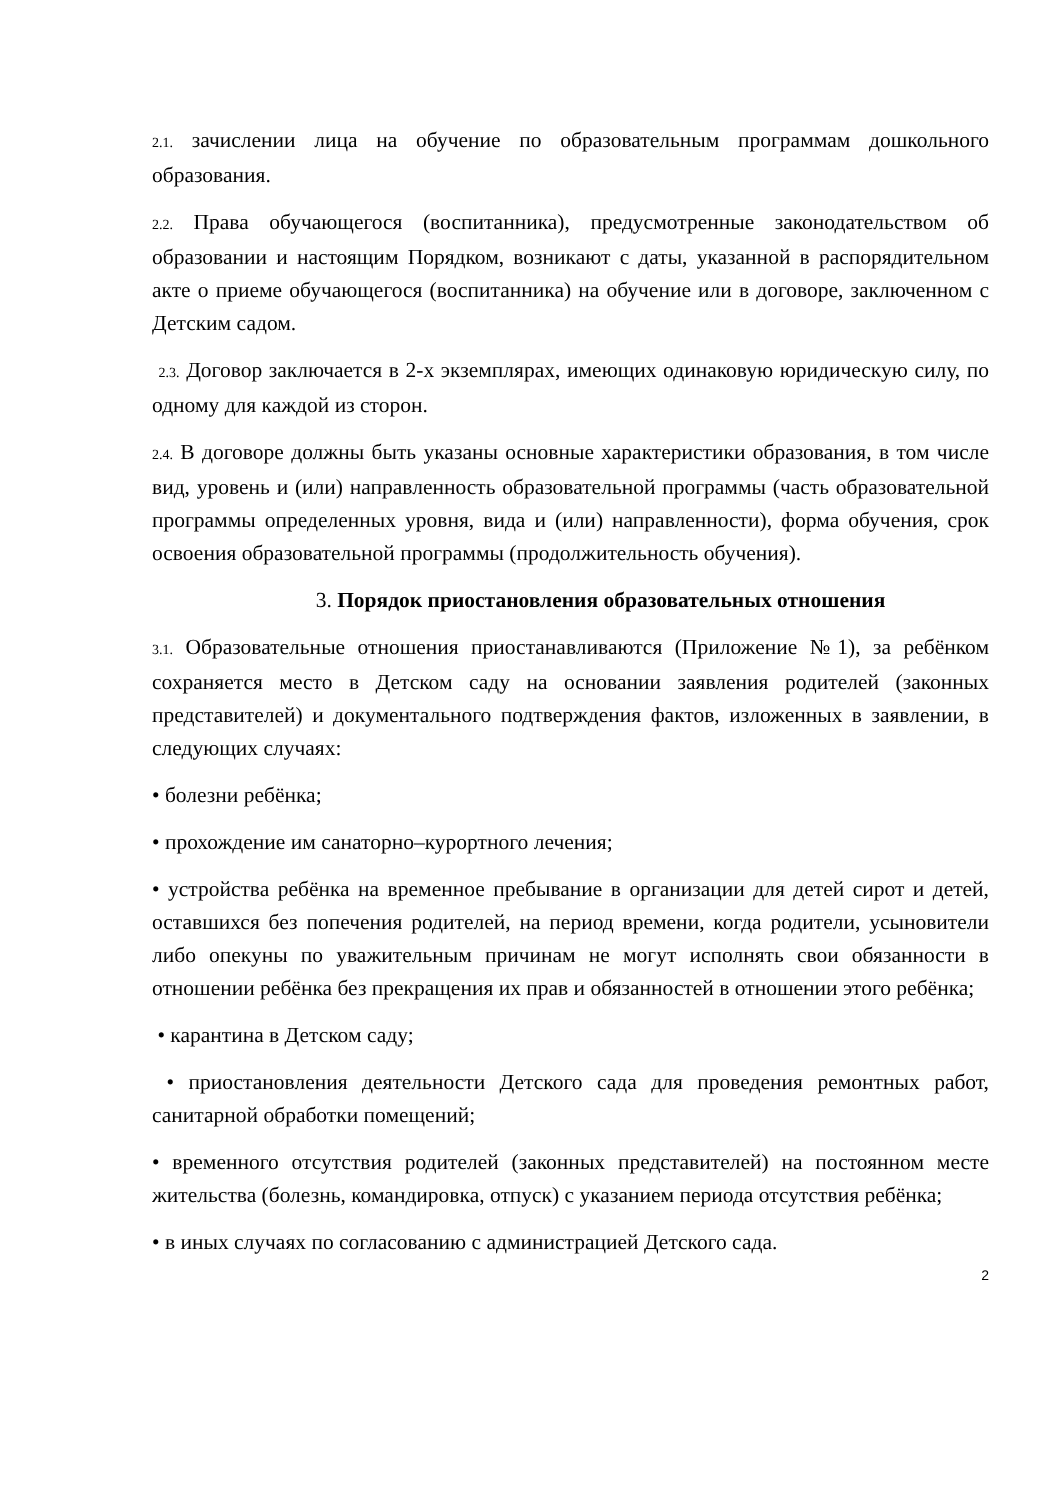2.1. зачислении лица на обучение по образовательным программам дошкольного образования.
2.2. Права обучающегося (воспитанника), предусмотренные законодательством об образовании и настоящим Порядком, возникают с даты, указанной в распорядительном акте о приеме обучающегося (воспитанника) на обучение или в договоре, заключенном с Детским садом.
2.3. Договор заключается в 2-х экземплярах, имеющих одинаковую юридическую силу, по одному для каждой из сторон.
2.4. В договоре должны быть указаны основные характеристики образования, в том числе вид, уровень и (или) направленность образовательной программы (часть образовательной программы определенных уровня, вида и (или) направленности), форма обучения, срок освоения образовательной программы (продолжительность обучения).
3. Порядок приостановления образовательных отношения
3.1. Образовательные отношения приостанавливаются (Приложение №1), за ребёнком сохраняется место в Детском саду на основании заявления родителей (законных представителей) и документального подтверждения фактов, изложенных в заявлении, в следующих случаях:
• болезни ребёнка;
• прохождение им санаторно–курортного лечения;
• устройства ребёнка на временное пребывание в организации для детей сирот и детей, оставшихся без попечения родителей, на период времени, когда родители, усыновители либо опекуны по уважительным причинам не могут исполнять свои обязанности в отношении ребёнка без прекращения их прав и обязанностей в отношении этого ребёнка;
• карантина в Детском саду;
• приостановления деятельности Детского сада для проведения ремонтных работ, санитарной обработки помещений;
• временного отсутствия родителей (законных представителей) на постоянном месте жительства (болезнь, командировка, отпуск) с указанием периода отсутствия ребёнка;
• в иных случаях по согласованию с администрацией Детского сада.
2